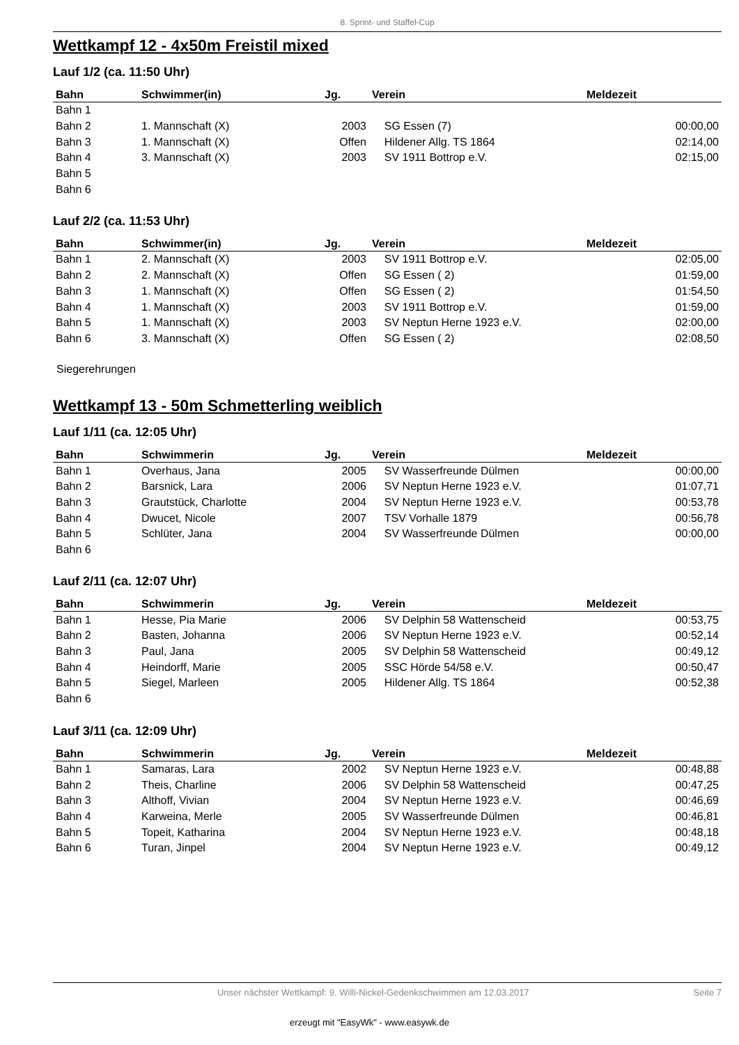8. Sprint- und Staffel-Cup
Wettkampf 12 - 4x50m Freistil mixed
Lauf 1/2 (ca. 11:50 Uhr)
| Bahn | Schwimmer(in) | Jg. | Verein | Meldezeit |
| --- | --- | --- | --- | --- |
| Bahn 1 | | | | |
| Bahn 2 | 1. Mannschaft (X) | 2003 | SG Essen (7) | 00:00,00 |
| Bahn 3 | 1. Mannschaft (X) | Offen | Hildener Allg. TS 1864 | 02:14,00 |
| Bahn 4 | 3. Mannschaft (X) | 2003 | SV 1911 Bottrop e.V. | 02:15,00 |
| Bahn 5 | | | | |
| Bahn 6 | | | | |
Lauf 2/2 (ca. 11:53 Uhr)
| Bahn | Schwimmer(in) | Jg. | Verein | Meldezeit |
| --- | --- | --- | --- | --- |
| Bahn 1 | 2. Mannschaft (X) | 2003 | SV 1911 Bottrop e.V. | 02:05,00 |
| Bahn 2 | 2. Mannschaft (X) | Offen | SG Essen ( 2) | 01:59,00 |
| Bahn 3 | 1. Mannschaft (X) | Offen | SG Essen ( 2) | 01:54,50 |
| Bahn 4 | 1. Mannschaft (X) | 2003 | SV 1911 Bottrop e.V. | 01:59,00 |
| Bahn 5 | 1. Mannschaft (X) | 2003 | SV Neptun Herne 1923 e.V. | 02:00,00 |
| Bahn 6 | 3. Mannschaft (X) | Offen | SG Essen ( 2) | 02:08,50 |
Siegerehrungen
Wettkampf 13 - 50m Schmetterling weiblich
Lauf 1/11 (ca. 12:05 Uhr)
| Bahn | Schwimmerin | Jg. | Verein | Meldezeit |
| --- | --- | --- | --- | --- |
| Bahn 1 | Overhaus, Jana | 2005 | SV Wasserfreunde Dülmen | 00:00,00 |
| Bahn 2 | Barsnick, Lara | 2006 | SV Neptun Herne 1923 e.V. | 01:07,71 |
| Bahn 3 | Grautstück, Charlotte | 2004 | SV Neptun Herne 1923 e.V. | 00:53,78 |
| Bahn 4 | Dwucet, Nicole | 2007 | TSV Vorhalle 1879 | 00:56,78 |
| Bahn 5 | Schlüter, Jana | 2004 | SV Wasserfreunde Dülmen | 00:00,00 |
| Bahn 6 | | | | |
Lauf 2/11 (ca. 12:07 Uhr)
| Bahn | Schwimmerin | Jg. | Verein | Meldezeit |
| --- | --- | --- | --- | --- |
| Bahn 1 | Hesse, Pia Marie | 2006 | SV Delphin 58 Wattenscheid | 00:53,75 |
| Bahn 2 | Basten, Johanna | 2006 | SV Neptun Herne 1923 e.V. | 00:52,14 |
| Bahn 3 | Paul, Jana | 2005 | SV Delphin 58 Wattenscheid | 00:49,12 |
| Bahn 4 | Heindorff, Marie | 2005 | SSC Hörde 54/58 e.V. | 00:50,47 |
| Bahn 5 | Siegel, Marleen | 2005 | Hildener Allg. TS 1864 | 00:52,38 |
| Bahn 6 | | | | |
Lauf 3/11 (ca. 12:09 Uhr)
| Bahn | Schwimmerin | Jg. | Verein | Meldezeit |
| --- | --- | --- | --- | --- |
| Bahn 1 | Samaras, Lara | 2002 | SV Neptun Herne 1923 e.V. | 00:48,88 |
| Bahn 2 | Theis, Charline | 2006 | SV Delphin 58 Wattenscheid | 00:47,25 |
| Bahn 3 | Althoff, Vivian | 2004 | SV Neptun Herne 1923 e.V. | 00:46,69 |
| Bahn 4 | Karweina, Merle | 2005 | SV Wasserfreunde Dülmen | 00:46,81 |
| Bahn 5 | Topeit, Katharina | 2004 | SV Neptun Herne 1923 e.V. | 00:48,18 |
| Bahn 6 | Turan, Jinpel | 2004 | SV Neptun Herne 1923 e.V. | 00:49,12 |
Unser nächster Wettkampf: 9. Willi-Nickel-Gedenkschwimmen am 12.03.2017 Seite 7
erzeugt mit "EasyWk" - www.easywk.de